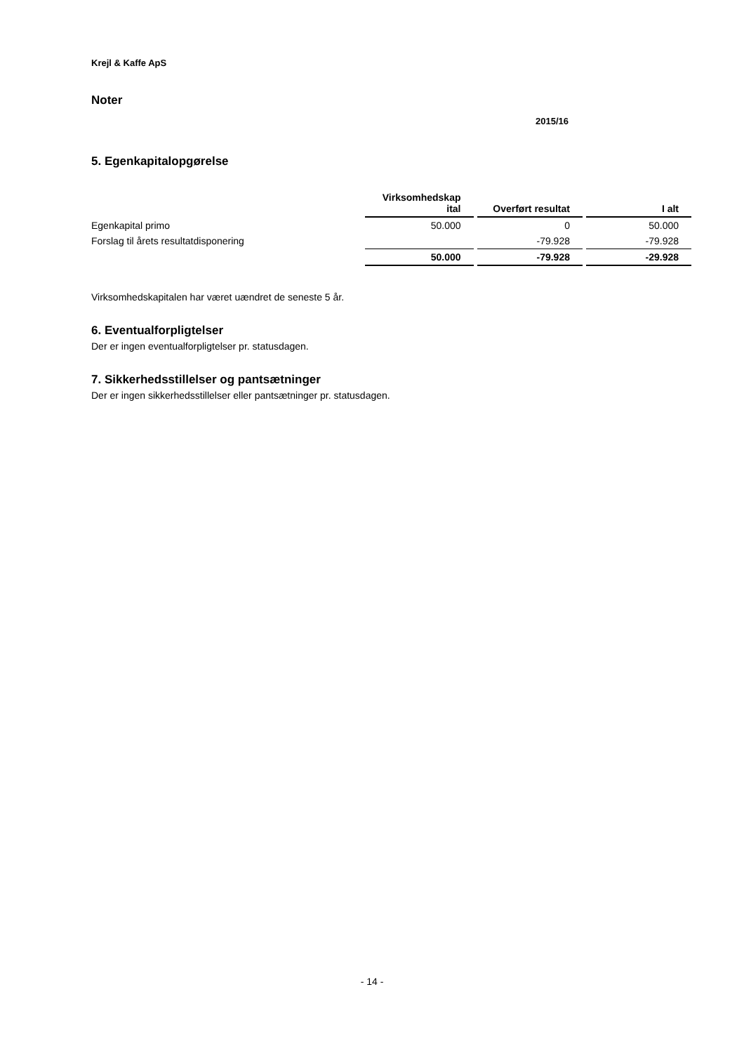Krejl & Kaffe ApS
Noter
2015/16
5. Egenkapitalopgørelse
| | Virksomhedskap ital | Overført resultat | I alt |
| Egenkapital primo | 50.000 | 0 | 50.000 |
| Forslag til årets resultatdisponering | | -79.928 | -79.928 |
| | 50.000 | -79.928 | -29.928 |
Virksomhedskapitalen har været uændret de seneste 5 år.
6. Eventualforpligtelser
Der er ingen eventualforpligtelser pr. statusdagen.
7. Sikkerhedsstillelser og pantsætninger
Der er ingen sikkerhedsstillelser eller pantsætninger pr. statusdagen.
- 14 -